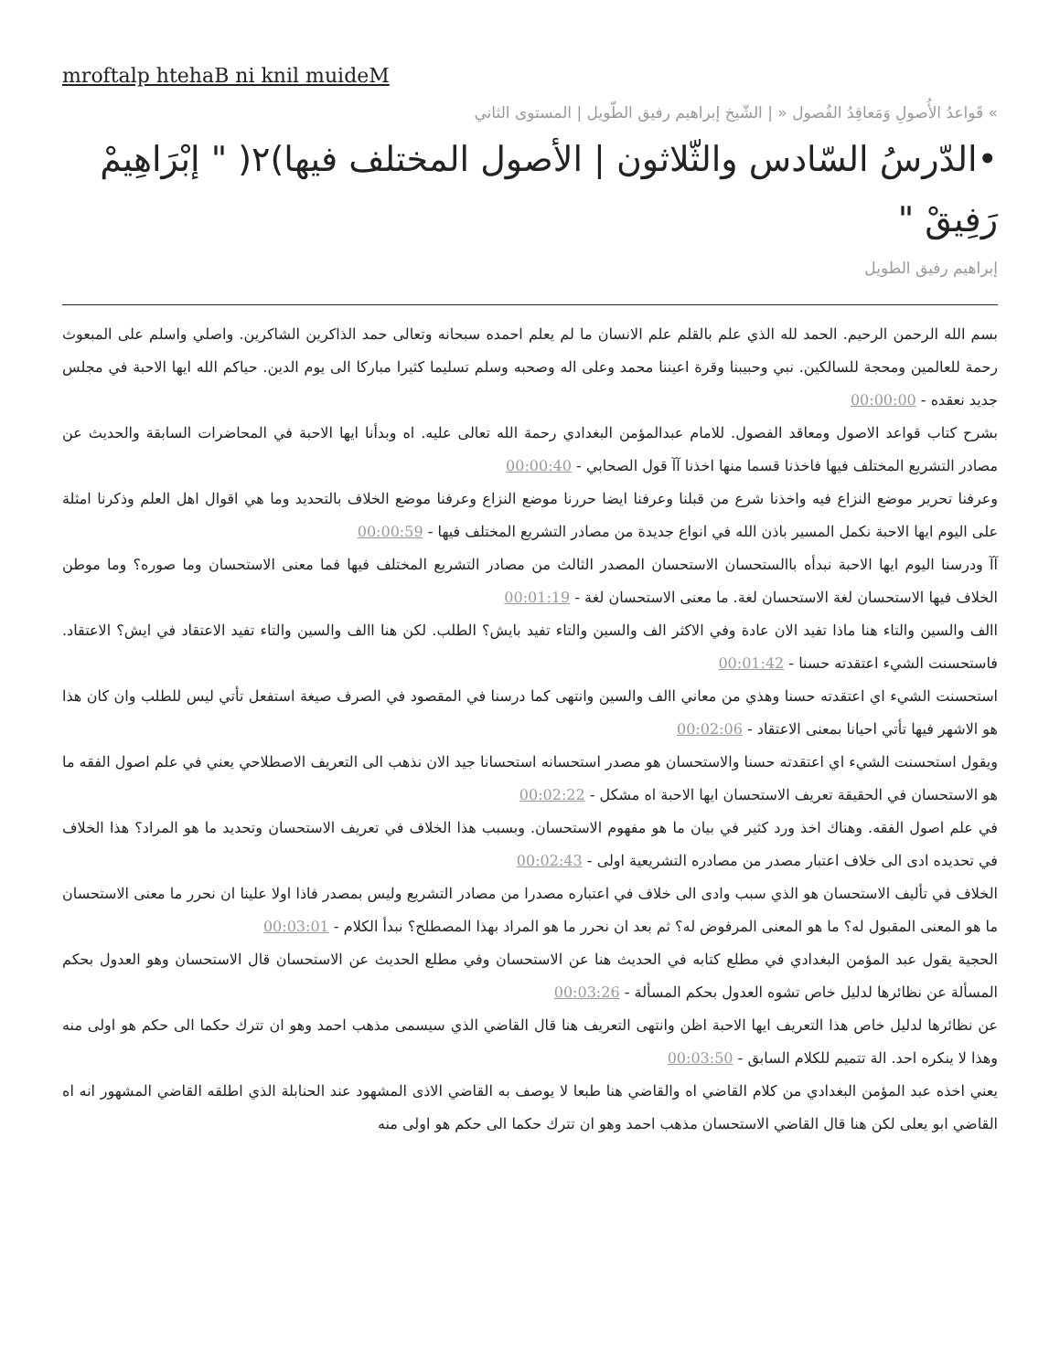mroftalp htehaB ni knil muideM
» قَواعدُ الأُصولِ وَمَعاقِدُ الفُصول « | الشّيخ إبراهيم رفيق الطّويل | المستوى الثاني
•الدّرسُ السّادس والثّلاثون | الأصول المختلف فيها)٢( " إبْرَاهِيمْ رَفِيقْ "
إبراهيم رفيق الطويل
بسم الله الرحمن الرحيم. الحمد لله الذي علم بالقلم علم الانسان ما لم يعلم احمده سبحانه وتعالى حمد الذاكرين الشاكرين. واصلي واسلم على المبعوث رحمة للعالمين ومحجة للسالكين. نبي وحبيبنا وقرة اعيننا محمد وعلى اله وصحبه وسلم تسليما كثيرا مباركا الى يوم الدين. حياكم الله ايها الاحبة في مجلس جديد نعقده - 00:00:00
بشرح كتاب قواعد الاصول ومعاقد الفصول. للامام عبدالمؤمن البغدادي رحمة الله تعالى عليه. اه وبدأنا ايها الاحبة في المحاضرات السابقة والحديث عن مصادر التشريع المختلف فيها فاخذنا قسما منها اخذنا آآ قول الصحابي - 00:00:40
وعرفنا تحرير موضع النزاع فيه واخذنا شرع من قبلنا وعرفنا ايضا حررنا موضع النزاع وعرفنا موضع الخلاف بالتحديد وما هي اقوال اهل العلم وذكرنا امثلة على اليوم ايها الاحبة نكمل المسير باذن الله في انواع جديدة من مصادر التشريع المختلف فيها - 00:00:59
آآ ودرسنا اليوم ايها الاحبة نبدأه باالستحسان الاستحسان المصدر الثالث من مصادر التشريع المختلف فيها فما معنى الاستحسان وما صوره؟ وما موطن الخلاف فيها الاستحسان لغة الاستحسان لغة. ما معنى الاستحسان لغة - 00:01:19
االف والسين والتاء هنا ماذا تفيد الان عادة وفي الاكثر الف والسين والتاء تفيد بايش؟ الطلب. لكن هنا االف والسين والتاء تفيد الاعتقاد في ايش؟ الاعتقاد. فاستحسنت الشيء اعتقدته حسنا - 00:01:42
استحسنت الشيء اي اعتقدته حسنا وهذي من معاني االف والسين وانتهى كما درسنا في المقصود في الصرف صيغة استفعل تأتي ليس للطلب وان كان هذا هو الاشهر فيها تأتي احيانا بمعنى الاعتقاد - 00:02:06
ويقول استحسنت الشيء اي اعتقدته حسنا والاستحسان هو مصدر استحسانه استحسانا جيد الان نذهب الى التعريف الاصطلاحي يعني في علم اصول الفقه ما هو الاستحسان في الحقيقة تعريف الاستحسان ايها الاحبة اه مشكل - 00:02:22
في علم اصول الفقه. وهناك اخذ ورد كثير في بيان ما هو مفهوم الاستحسان. وبسبب هذا الخلاف في تعريف الاستحسان وتحديد ما هو المراد؟ هذا الخلاف في تحديده ادى الى خلاف اعتبار مصدر من مصادره التشريعية اولى - 00:02:43
الخلاف في تأليف الاستحسان هو الذي سبب وادى الى خلاف في اعتباره مصدرا من مصادر التشريع وليس بمصدر فاذا اولا علينا ان نحرر ما معنى الاستحسان ما هو المعنى المقبول له؟ ما هو المعنى المرفوض له؟ ثم بعد ان نحرر ما هو المراد بهذا المصطلح؟ نبدأ الكلام - 00:03:01
الحجية يقول عبد المؤمن البغدادي في مطلع كتابه في الحديث هنا عن الاستحسان وفي مطلع الحديث عن الاستحسان قال الاستحسان وهو العدول بحكم المسألة عن نظائرها لدليل خاص تشوه العدول بحكم المسألة - 00:03:26
عن نظائرها لدليل خاص هذا التعريف ايها الاحبة اظن وانتهى التعريف هنا قال القاضي الذي سيسمى مذهب احمد وهو ان تترك حكما الى حكم هو اولى منه وهذا لا ينكره احد. الة تتميم للكلام السابق - 00:03:50
يعني اخذه عبد المؤمن البغدادي من كلام القاضي اه والقاضي هنا طبعا لا يوصف به القاضي الاذى المشهود عند الحنابلة الذي اطلقه القاضي المشهور انه اه القاضي ابو يعلى لكن هنا قال القاضي الاستحسان مذهب احمد وهو ان تترك حكما الى حكم هو اولى منه